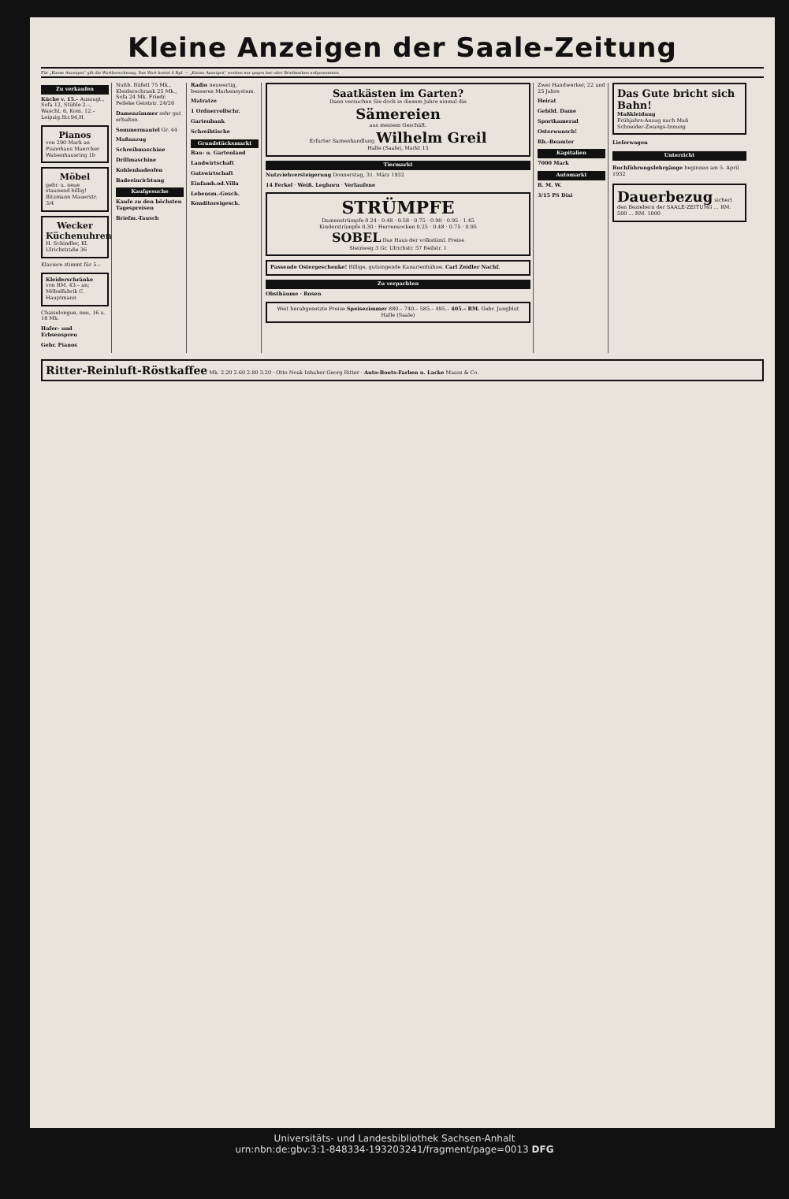Kleine Anzeigen der Saale-Zeitung
Für „Kleine Anzeigen“ gilt die Wortberechnung. Das Wort kostet 6 Rpf. — „Kleine Anzeigen“ werden nur gegen bar oder Briefmarken aufgenommen.
Zu verkaufen
Küche v. 15.– Auszugt., Sofa 12, Stühle 2.–, Wascht. 6, Kom. 12.– Leipzig.Str.94,H.
Pianos
von 290 Mark an Pianohaus Maercker Walsenhausring 1b
Möbel
gebr. u. neue staunend billig! Bitzmann Mauerstr. 3/4
Wecker Küchenuhren
H. Schindler, Kl. Ulrichstraße 36
Klaviere stimmt für 5.–
Kleiderschränke von RM. 43.– an; Möbelfabrik C. Hauptmann
Chaiselongue, neu, 16 u. 18 Mk.
Hafer- und Erbsenspreu
Gebr. Pianos
Nußb. Büfett 75 Mk., Kleiderschrank 25 Mk., Sofa 24 Mk. Friedr. Peileke Geiststr. 24/26
Damenzimmer sehr gut erhalten.
Sommermantel Gr. 44
Maßanzug
Schreibmaschine
Drillmaschine
Kohlenbadeofen
Badeeinrichtung
Kaufgesuche
Kaufe zu den höchsten Tagespreisen
Briefm.-Tausch
Radio neuwertig, besseres Markensystem.
Matratze
1 Ordnerrollschr.
Gartenbank
Schreibtische
Grundstücksmarkt
Bau- u. Gartenland
Landwirtschaft
Gutswirtschaft
Einfamh.od.Villa
Lebensm.-Gesch.
Konditoreigesch.
Saatkästen im Garten?
Dann versuchen Sie doch in diesem Jahre einmal die
Sämereien
aus meinem Geschäft.
Erfurter Samenhandlung Wilhelm Greil
Halle (Saale), Markt 15
Tiermarkt
Nutzviehversteigerung Donnerstag, 31. März 1932
14 Ferkel · Weiß. Leghorn · Verlaufene
STRÜMPFE
Damenstrümpfe 0.24 · 0.48 · 0.58 · 0.75 · 0.90 · 0.95 · 1.45
Kinderstrümpfe 0.30 · Herrensocken 0.25 · 0.48 · 0.75 · 0.95
SOBEL Das Haus der volkstüml. Preise
Steinweg 3 Gr. Ulrichstr. 57 Reilstr. 1
Passende Ostergeschenke! Billige, gutsingende Kanarienhähne. Carl Zeidler Nachf.
Zu verpachten
Obstbäume · Rosen
Weit herabgesetzte Preise Speisezimmer 880.– 740.– 585.– 495.– 405.– RM. Gebr. Jungblut Halle (Saale)
Zwei Handwerker, 22 und 25 Jahre
Heirat
Gebild. Dame
Sportkamerad
Osterwunsch!
Rb.-Beamter
Kapitalien
7000 Mark
Automarkt
B. M. W.
3/15 PS Dixi
Das Gute bricht sich Bahn!
Maßkleidung
Frühjahrs-Anzug nach Maß
Schneider-Zwangs-Innung
Lieferwagen
Unterricht
Buchführungslehrgänge beginnen am 5. April 1932
Dauerbezug sichert den Beziehern der SAALE-ZEITUNG ... RM. 500 ... RM. 1000
Ritter-Reinluft-Röstkaffee Mk. 2.20 2.60 2.80 3.20 · Otto Noak Inhaber Georg Ritter · Auto-Boots-Farben u. Lacke Maass & Co.
Universitäts- und Landesbibliothek Sachsen-Anhalt
urn:nbn:de:gbv:3:1-848334-193203241/fragment/page=0013 DFG